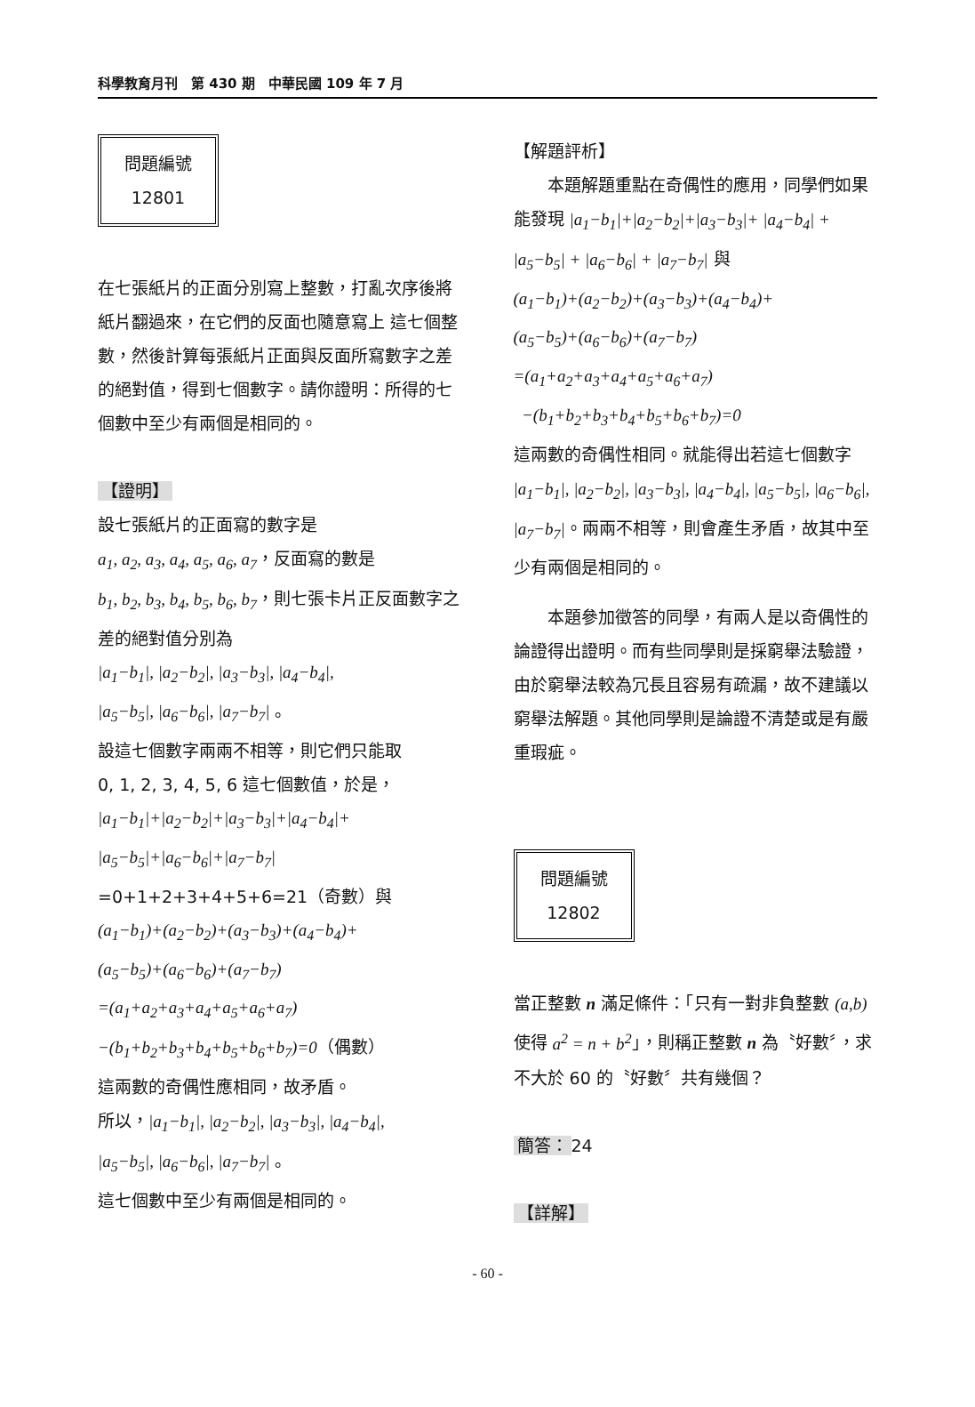科學教育月刊　第 430 期　中華民國 109 年 7 月
問題編號
12801
在七張紙片的正面分別寫上整數，打亂次序後將紙片翻過來，在它們的反面也隨意寫上 這七個整數，然後計算每張紙片正面與反面所寫數字之差的絕對值，得到七個數字。請你證明：所得的七個數中至少有兩個是相同的。
【證明】
設七張紙片的正面寫的數字是
a<sub>1</sub>, a<sub>2</sub>, a<sub>3</sub>, a<sub>4</sub>, a<sub>5</sub>, a<sub>6</sub>, a<sub>7</sub>，反面寫的數是
b<sub>1</sub>, b<sub>2</sub>, b<sub>3</sub>, b<sub>4</sub>, b<sub>5</sub>, b<sub>6</sub>, b<sub>7</sub>，則七張卡片正反面數字之差的絕對值分別為
|a<sub>1</sub>−b<sub>1</sub>|, |a<sub>2</sub>−b<sub>2</sub>|, |a<sub>3</sub>−b<sub>3</sub>|, |a<sub>4</sub>−b<sub>4</sub>|,
|a<sub>5</sub>−b<sub>5</sub>|, |a<sub>6</sub>−b<sub>6</sub>|, |a<sub>7</sub>−b<sub>7</sub>| 。
設這七個數字兩兩不相等，則它們只能取
0, 1, 2, 3, 4, 5, 6 這七個數值，於是，
|a<sub>1</sub>−b<sub>1</sub>|+|a<sub>2</sub>−b<sub>2</sub>|+|a<sub>3</sub>−b<sub>3</sub>|+|a<sub>4</sub>−b<sub>4</sub>|+
|a<sub>5</sub>−b<sub>5</sub>|+|a<sub>6</sub>−b<sub>6</sub>|+|a<sub>7</sub>−b<sub>7</sub>|
=0+1+2+3+4+5+6=21（奇數）與
(a<sub>1</sub>−b<sub>1</sub>)+(a<sub>2</sub>−b<sub>2</sub>)+(a<sub>3</sub>−b<sub>3</sub>)+(a<sub>4</sub>−b<sub>4</sub>)+
(a<sub>5</sub>−b<sub>5</sub>)+(a<sub>6</sub>−b<sub>6</sub>)+(a<sub>7</sub>−b<sub>7</sub>)
=(a<sub>1</sub>+a<sub>2</sub>+a<sub>3</sub>+a<sub>4</sub>+a<sub>5</sub>+a<sub>6</sub>+a<sub>7</sub>)
−(b<sub>1</sub>+b<sub>2</sub>+b<sub>3</sub>+b<sub>4</sub>+b<sub>5</sub>+b<sub>6</sub>+b<sub>7</sub>)=0（偶數）
這兩數的奇偶性應相同，故矛盾。
所以，|a<sub>1</sub>−b<sub>1</sub>|, |a<sub>2</sub>−b<sub>2</sub>|, |a<sub>3</sub>−b<sub>3</sub>|, |a<sub>4</sub>−b<sub>4</sub>|,
|a<sub>5</sub>−b<sub>5</sub>|, |a<sub>6</sub>−b<sub>6</sub>|, |a<sub>7</sub>−b<sub>7</sub>| 。
這七個數中至少有兩個是相同的。
【解題評析】
本題解題重點在奇偶性的應用，同學們如果能發現 |a<sub>1</sub>−b<sub>1</sub>|+|a<sub>2</sub>−b<sub>2</sub>|+|a<sub>3</sub>−b<sub>3</sub>|+ |a<sub>4</sub>−b<sub>4</sub>| + |a<sub>5</sub>−b<sub>5</sub>| + |a<sub>6</sub>−b<sub>6</sub>| + |a<sub>7</sub>−b<sub>7</sub>| 與
(a<sub>1</sub>−b<sub>1</sub>)+(a<sub>2</sub>−b<sub>2</sub>)+(a<sub>3</sub>−b<sub>3</sub>)+(a<sub>4</sub>−b<sub>4</sub>)+
(a<sub>5</sub>−b<sub>5</sub>)+(a<sub>6</sub>−b<sub>6</sub>)+(a<sub>7</sub>−b<sub>7</sub>)
=(a<sub>1</sub>+a<sub>2</sub>+a<sub>3</sub>+a<sub>4</sub>+a<sub>5</sub>+a<sub>6</sub>+a<sub>7</sub>)
−(b<sub>1</sub>+b<sub>2</sub>+b<sub>3</sub>+b<sub>4</sub>+b<sub>5</sub>+b<sub>6</sub>+b<sub>7</sub>)=0
這兩數的奇偶性相同。就能得出若這七個數字 |a<sub>1</sub>−b<sub>1</sub>|, |a<sub>2</sub>−b<sub>2</sub>|, |a<sub>3</sub>−b<sub>3</sub>|, |a<sub>4</sub>−b<sub>4</sub>|, |a<sub>5</sub>−b<sub>5</sub>|, |a<sub>6</sub>−b<sub>6</sub>|, |a<sub>7</sub>−b<sub>7</sub>|。兩兩不相等，則會產生矛盾，故其中至少有兩個是相同的。
本題參加徵答的同學，有兩人是以奇偶性的論證得出證明。而有些同學則是採窮舉法驗證，由於窮舉法較為冗長且容易有疏漏，故不建議以窮舉法解題。其他同學則是論證不清楚或是有嚴重瑕疵。
問題編號
12802
當正整數 n 滿足條件：「只有一對非負整數 (a,b) 使得 a<sup>2</sup> = n + b<sup>2</sup>」，則稱正整數 n 為〝好數〞，求不大於 60 的〝好數〞共有幾個？
簡答： 24
【詳解】
- 60 -